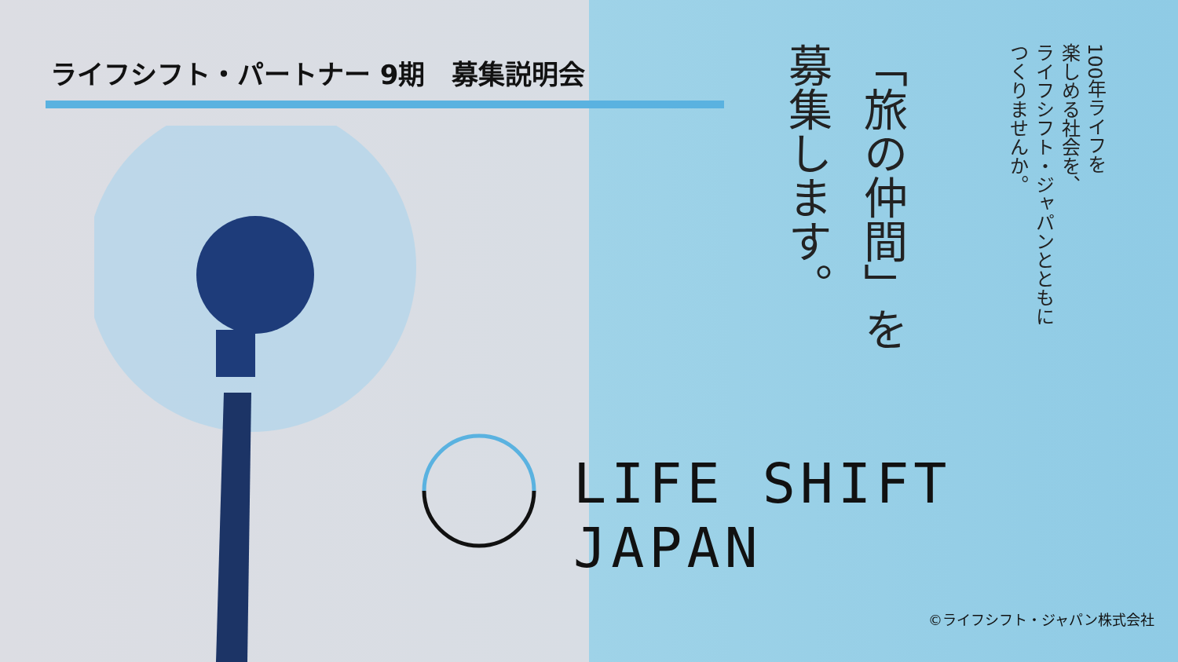ライフシフト・パートナー 9期　募集説明会
100年ライフを
楽しめる社会を、
ライフシフト・ジャパンとともに
つくりませんか。
「旅の仲間」を
募集します。
LIFE SHIFT JAPAN
©ライフシフト・ジャパン株式会社